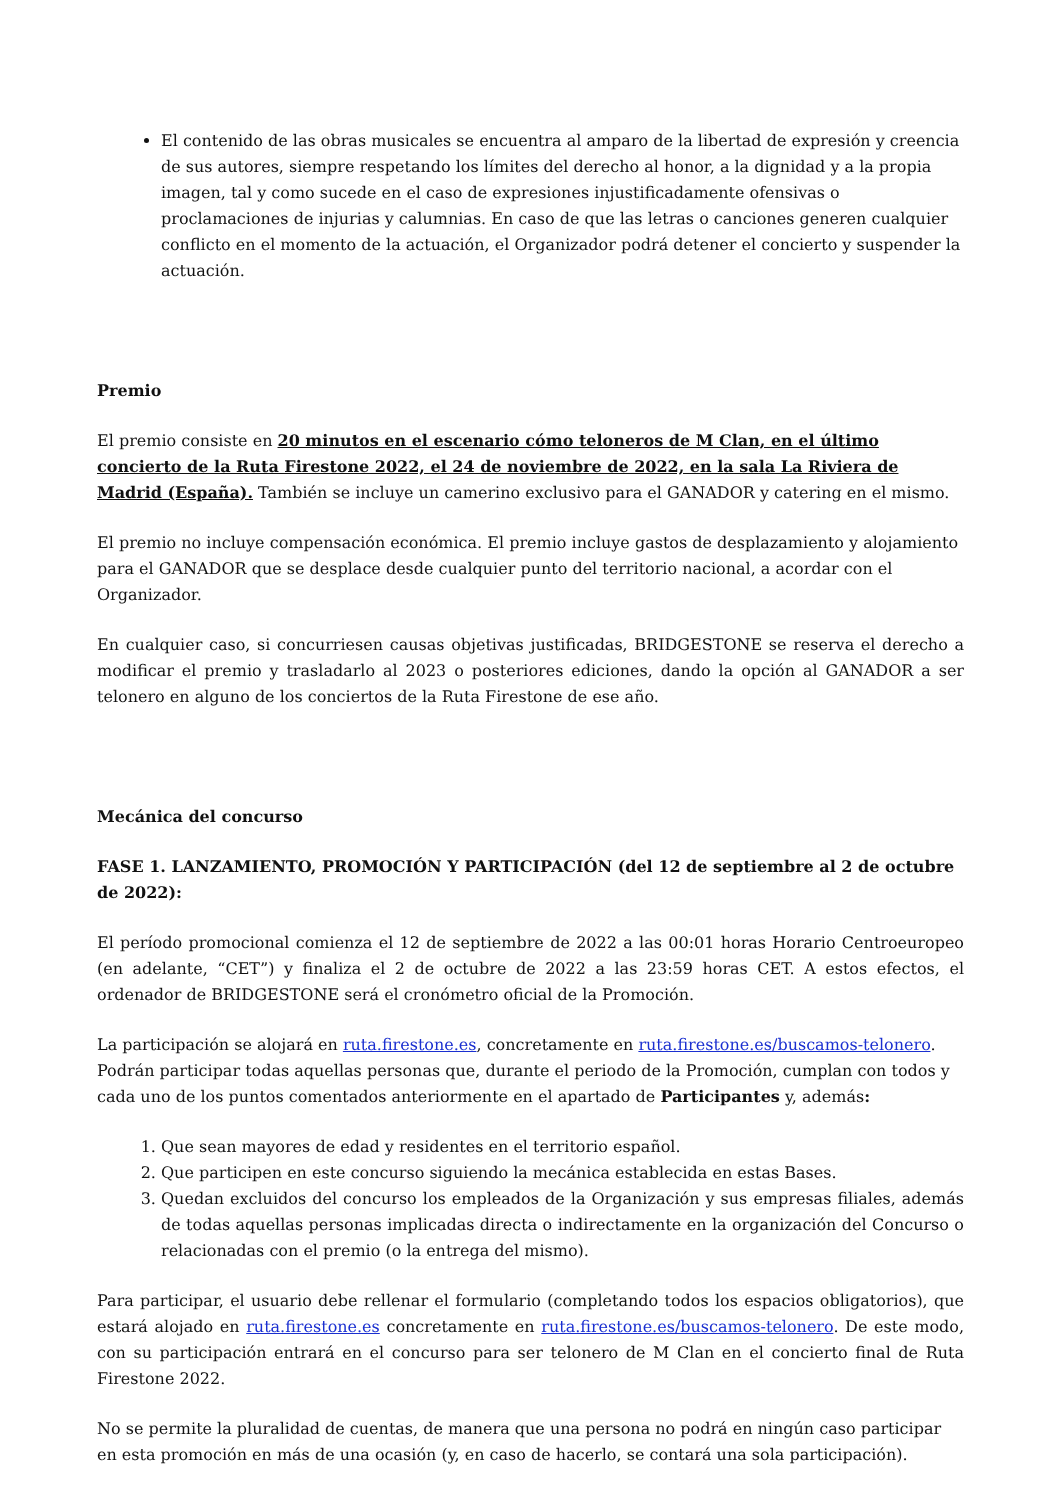El contenido de las obras musicales se encuentra al amparo de la libertad de expresión y creencia de sus autores, siempre respetando los límites del derecho al honor, a la dignidad y a la propia imagen, tal y como sucede en el caso de expresiones injustificadamente ofensivas o proclamaciones de injurias y calumnias. En caso de que las letras o canciones generen cualquier conflicto en el momento de la actuación, el Organizador podrá detener el concierto y suspender la actuación.
Premio
El premio consiste en 20 minutos en el escenario cómo teloneros de M Clan, en el último concierto de la Ruta Firestone 2022, el 24 de noviembre de 2022, en la sala La Riviera de Madrid (España). También se incluye un camerino exclusivo para el GANADOR y catering en el mismo.
El premio no incluye compensación económica. El premio incluye gastos de desplazamiento y alojamiento para el GANADOR que se desplace desde cualquier punto del territorio nacional, a acordar con el Organizador.
En cualquier caso, si concurriesen causas objetivas justificadas, BRIDGESTONE se reserva el derecho a modificar el premio y trasladarlo al 2023 o posteriores ediciones, dando la opción al GANADOR a ser telonero en alguno de los conciertos de la Ruta Firestone de ese año.
Mecánica del concurso
FASE 1. LANZAMIENTO, PROMOCIÓN Y PARTICIPACIÓN (del 12 de septiembre al 2 de octubre de 2022):
El período promocional comienza el 12 de septiembre de 2022 a las 00:01 horas Horario Centroeuropeo (en adelante, “CET”) y finaliza el 2 de octubre de 2022 a las 23:59 horas CET. A estos efectos, el ordenador de BRIDGESTONE será el cronómetro oficial de la Promoción.
La participación se alojará en ruta.firestone.es, concretamente en ruta.firestone.es/buscamos-telonero. Podrán participar todas aquellas personas que, durante el periodo de la Promoción, cumplan con todos y cada uno de los puntos comentados anteriormente en el apartado de Participantes y, además:
1. Que sean mayores de edad y residentes en el territorio español.
2. Que participen en este concurso siguiendo la mecánica establecida en estas Bases.
3. Quedan excluidos del concurso los empleados de la Organización y sus empresas filiales, además de todas aquellas personas implicadas directa o indirectamente en la organización del Concurso o relacionadas con el premio (o la entrega del mismo).
Para participar, el usuario debe rellenar el formulario (completando todos los espacios obligatorios), que estará alojado en ruta.firestone.es concretamente en ruta.firestone.es/buscamos-telonero. De este modo, con su participación entrará en el concurso para ser telonero de M Clan en el concierto final de Ruta Firestone 2022.
No se permite la pluralidad de cuentas, de manera que una persona no podrá en ningún caso participar en esta promoción en más de una ocasión (y, en caso de hacerlo, se contará una sola participación).